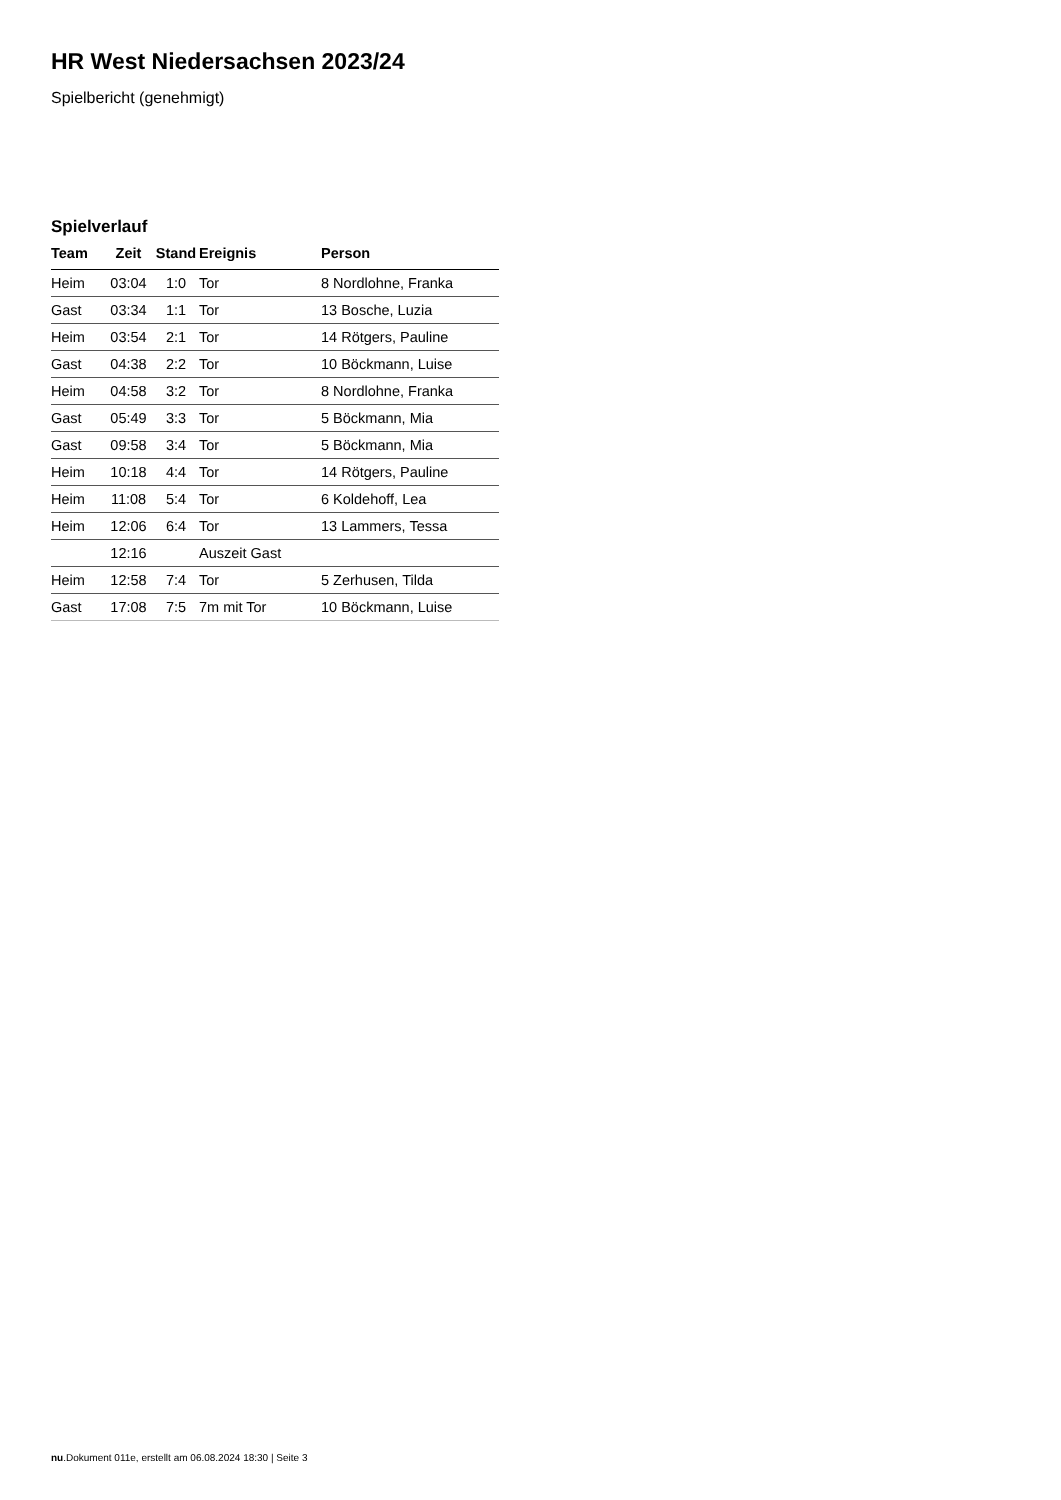HR West Niedersachsen 2023/24
Spielbericht (genehmigt)
Spielverlauf
| Team | Zeit | Stand | Ereignis | Person |
| --- | --- | --- | --- | --- |
| Heim | 03:04 | 1:0 | Tor | 8 Nordlohne, Franka |
| Gast | 03:34 | 1:1 | Tor | 13 Bosche, Luzia |
| Heim | 03:54 | 2:1 | Tor | 14 Rötgers, Pauline |
| Gast | 04:38 | 2:2 | Tor | 10 Böckmann, Luise |
| Heim | 04:58 | 3:2 | Tor | 8 Nordlohne, Franka |
| Gast | 05:49 | 3:3 | Tor | 5 Böckmann, Mia |
| Gast | 09:58 | 3:4 | Tor | 5 Böckmann, Mia |
| Heim | 10:18 | 4:4 | Tor | 14 Rötgers, Pauline |
| Heim | 11:08 | 5:4 | Tor | 6 Koldehoff, Lea |
| Heim | 12:06 | 6:4 | Tor | 13 Lammers, Tessa |
| | 12:16 | | Auszeit Gast | |
| Heim | 12:58 | 7:4 | Tor | 5 Zerhusen, Tilda |
| Gast | 17:08 | 7:5 | 7m mit Tor | 10 Böckmann, Luise |
nu.Dokument 011e, erstellt am 06.08.2024 18:30 | Seite 3